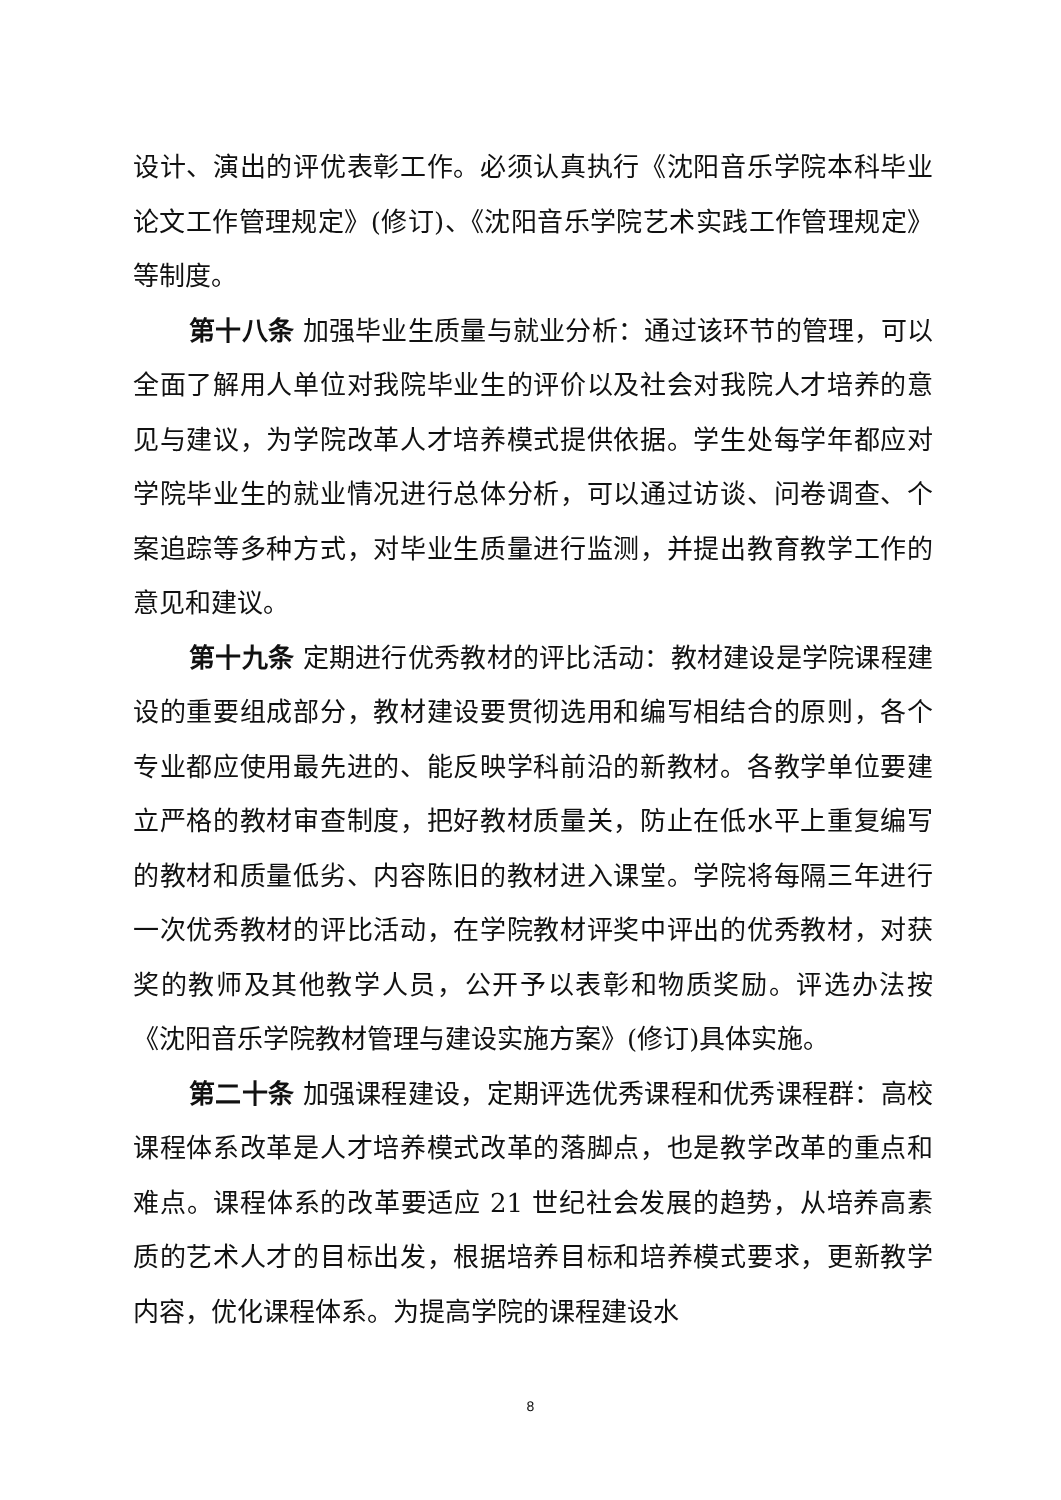设计、演出的评优表彰工作。必须认真执行《沈阳音乐学院本科毕业论文工作管理规定》(修订)、《沈阳音乐学院艺术实践工作管理规定》等制度。
第十八条 加强毕业生质量与就业分析：通过该环节的管理，可以全面了解用人单位对我院毕业生的评价以及社会对我院人才培养的意见与建议，为学院改革人才培养模式提供依据。学生处每学年都应对学院毕业生的就业情况进行总体分析，可以通过访谈、问卷调查、个案追踪等多种方式，对毕业生质量进行监测，并提出教育教学工作的意见和建议。
第十九条 定期进行优秀教材的评比活动：教材建设是学院课程建设的重要组成部分，教材建设要贯彻选用和编写相结合的原则，各个专业都应使用最先进的、能反映学科前沿的新教材。各教学单位要建立严格的教材审查制度，把好教材质量关，防止在低水平上重复编写的教材和质量低劣、内容陈旧的教材进入课堂。学院将每隔三年进行一次优秀教材的评比活动，在学院教材评奖中评出的优秀教材，对获奖的教师及其他教学人员，公开予以表彰和物质奖励。评选办法按《沈阳音乐学院教材管理与建设实施方案》(修订)具体实施。
第二十条 加强课程建设，定期评选优秀课程和优秀课程群：高校课程体系改革是人才培养模式改革的落脚点，也是教学改革的重点和难点。课程体系的改革要适应 21 世纪社会发展的趋势，从培养高素质的艺术人才的目标出发，根据培养目标和培养模式要求，更新教学内容，优化课程体系。为提高学院的课程建设水
8